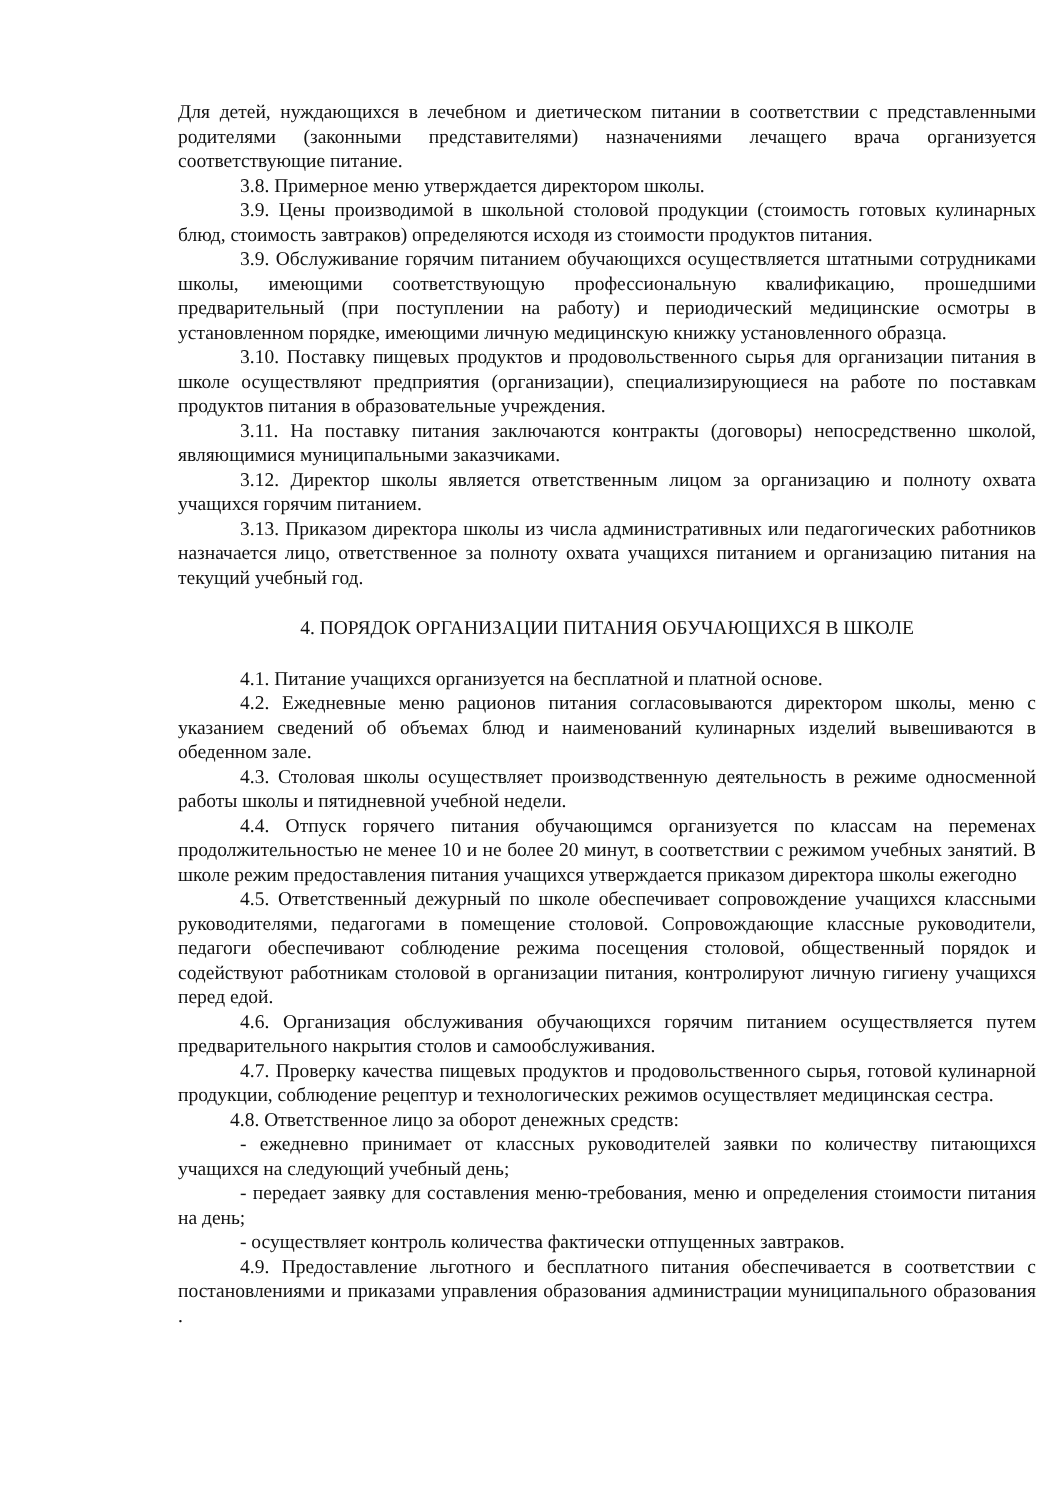Для детей, нуждающихся в лечебном и диетическом питании в соответствии с представленными родителями (законными представителями) назначениями лечащего врача организуется соответствующие питание.
3.8. Примерное меню утверждается директором школы.
3.9. Цены производимой в школьной столовой продукции (стоимость готовых кулинарных блюд, стоимость завтраков) определяются исходя из стоимости продуктов питания.
3.9. Обслуживание горячим питанием обучающихся осуществляется штатными сотрудниками школы, имеющими соответствующую профессиональную квалификацию, прошедшими предварительный (при поступлении на работу) и периодический медицинские осмотры в установленном порядке, имеющими личную медицинскую книжку установленного образца.
3.10. Поставку пищевых продуктов и продовольственного сырья для организации питания в школе осуществляют предприятия (организации), специализирующиеся на работе по поставкам продуктов питания в образовательные учреждения.
3.11. На поставку питания заключаются контракты (договоры) непосредственно школой, являющимися муниципальными заказчиками.
3.12. Директор школы является ответственным лицом за организацию и полноту охвата учащихся горячим питанием.
3.13. Приказом директора школы из числа административных или педагогических работников назначается лицо, ответственное за полноту охвата учащихся питанием и организацию питания на текущий учебный год.
4. ПОРЯДОК ОРГАНИЗАЦИИ ПИТАНИЯ ОБУЧАЮЩИХСЯ В ШКОЛЕ
4.1. Питание учащихся организуется на бесплатной и платной основе.
4.2. Ежедневные меню рационов питания согласовываются директором школы, меню с указанием сведений об объемах блюд и наименований кулинарных изделий вывешиваются в обеденном зале.
4.3. Столовая школы осуществляет производственную деятельность в режиме односменной работы школы и пятидневной учебной недели.
4.4. Отпуск горячего питания обучающимся организуется по классам на переменах продолжительностью не менее 10 и не более 20 минут, в соответствии с режимом учебных занятий. В школе режим предоставления питания учащихся утверждается приказом директора школы ежегодно
4.5. Ответственный дежурный по школе обеспечивает сопровождение учащихся классными руководителями, педагогами в помещение столовой. Сопровождающие классные руководители, педагоги обеспечивают соблюдение режима посещения столовой, общественный порядок и содействуют работникам столовой в организации питания, контролируют личную гигиену учащихся перед едой.
4.6. Организация обслуживания обучающихся горячим питанием осуществляется путем предварительного накрытия столов и самообслуживания.
4.7. Проверку качества пищевых продуктов и продовольственного сырья, готовой кулинарной продукции, соблюдение рецептур и технологических режимов осуществляет медицинская сестра.
4.8. Ответственное лицо за оборот денежных средств:
- ежедневно принимает от классных руководителей заявки по количеству питающихся учащихся на следующий учебный день;
- передает заявку для составления меню-требования, меню и определения стоимости питания на день;
- осуществляет контроль количества фактически отпущенных завтраков.
4.9. Предоставление льготного и бесплатного питания обеспечивается в соответствии с постановлениями и приказами управления образования администрации муниципального образования .